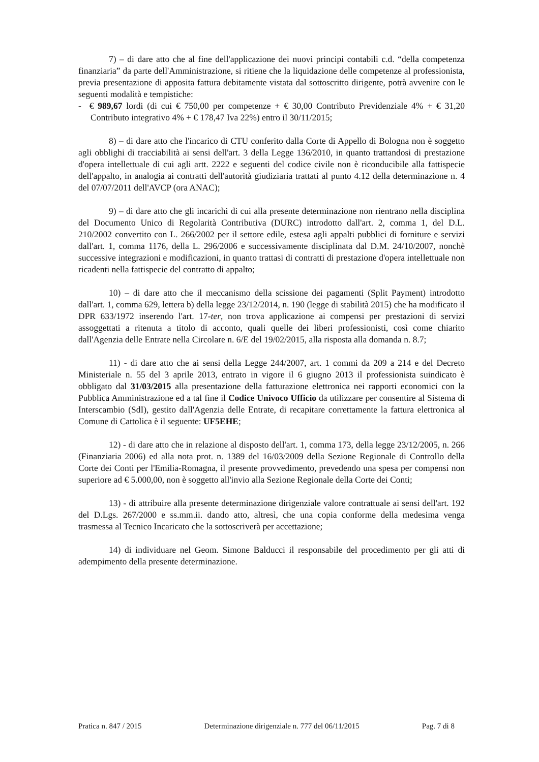7) – di dare atto che al fine dell'applicazione dei nuovi principi contabili c.d. “della competenza finanziaria” da parte dell'Amministrazione, si ritiene che la liquidazione delle competenze al professionista, previa presentazione di apposita fattura debitamente vistata dal sottoscritto dirigente, potrà avvenire con le seguenti modalità e tempistiche:
- € 989,67 lordi (di cui € 750,00 per competenze + € 30,00 Contributo Previdenziale 4% + € 31,20 Contributo integrativo 4% + € 178,47 Iva 22%) entro il 30/11/2015;
8) – di dare atto che l'incarico di CTU conferito dalla Corte di Appello di Bologna non è soggetto agli obblighi di tracciabilità ai sensi dell'art. 3 della Legge 136/2010, in quanto trattandosi di prestazione d'opera intellettuale di cui agli artt. 2222 e seguenti del codice civile non è riconducibile alla fattispecie dell'appalto, in analogia ai contratti dell'autorità giudiziaria trattati al punto 4.12 della determinazione n. 4 del 07/07/2011 dell'AVCP (ora ANAC);
9) – di dare atto che gli incarichi di cui alla presente determinazione non rientrano nella disciplina del Documento Unico di Regolarità Contributiva (DURC) introdotto dall'art. 2, comma 1, del D.L. 210/2002 convertito con L. 266/2002 per il settore edile, estesa agli appalti pubblici di forniture e servizi dall'art. 1, comma 1176, della L. 296/2006 e successivamente disciplinata dal D.M. 24/10/2007, nonchè successive integrazioni e modificazioni, in quanto trattasi di contratti di prestazione d'opera intellettuale non ricadenti nella fattispecie del contratto di appalto;
10) – di dare atto che il meccanismo della scissione dei pagamenti (Split Payment) introdotto dall'art. 1, comma 629, lettera b) della legge 23/12/2014, n. 190 (legge di stabilità 2015) che ha modificato il DPR 633/1972 inserendo l'art. 17-ter, non trova applicazione ai compensi per prestazioni di servizi assoggettati a ritenuta a titolo di acconto, quali quelle dei liberi professionisti, così come chiarito dall'Agenzia delle Entrate nella Circolare n. 6/E del 19/02/2015, alla risposta alla domanda n. 8.7;
11) - di dare atto che ai sensi della Legge 244/2007, art. 1 commi da 209 a 214 e del Decreto Ministeriale n. 55 del 3 aprile 2013, entrato in vigore il 6 giugno 2013 il professionista suindicato è obbligato dal 31/03/2015 alla presentazione della fatturazione elettronica nei rapporti economici con la Pubblica Amministrazione ed a tal fine il Codice Univoco Ufficio da utilizzare per consentire al Sistema di Interscambio (SdI), gestito dall'Agenzia delle Entrate, di recapitare correttamente la fattura elettronica al Comune di Cattolica è il seguente: UF5EHE;
12) - di dare atto che in relazione al disposto dell'art. 1, comma 173, della legge 23/12/2005, n. 266 (Finanziaria 2006) ed alla nota prot. n. 1389 del 16/03/2009 della Sezione Regionale di Controllo della Corte dei Conti per l'Emilia-Romagna, il presente provvedimento, prevedendo una spesa per compensi non superiore ad € 5.000,00, non è soggetto all'invio alla Sezione Regionale della Corte dei Conti;
13) - di attribuire alla presente determinazione dirigenziale valore contrattuale ai sensi dell'art. 192 del D.Lgs. 267/2000 e ss.mm.ii. dando atto, altresì, che una copia conforme della medesima venga trasmessa al Tecnico Incaricato che la sottoscriverà per accettazione;
14) di individuare nel Geom. Simone Balducci il responsabile del procedimento per gli atti di adempimento della presente determinazione.
Pratica n. 847 / 2015 Determinazione dirigenziale n. 777 del 06/11/2015 Pag. 7 di 8